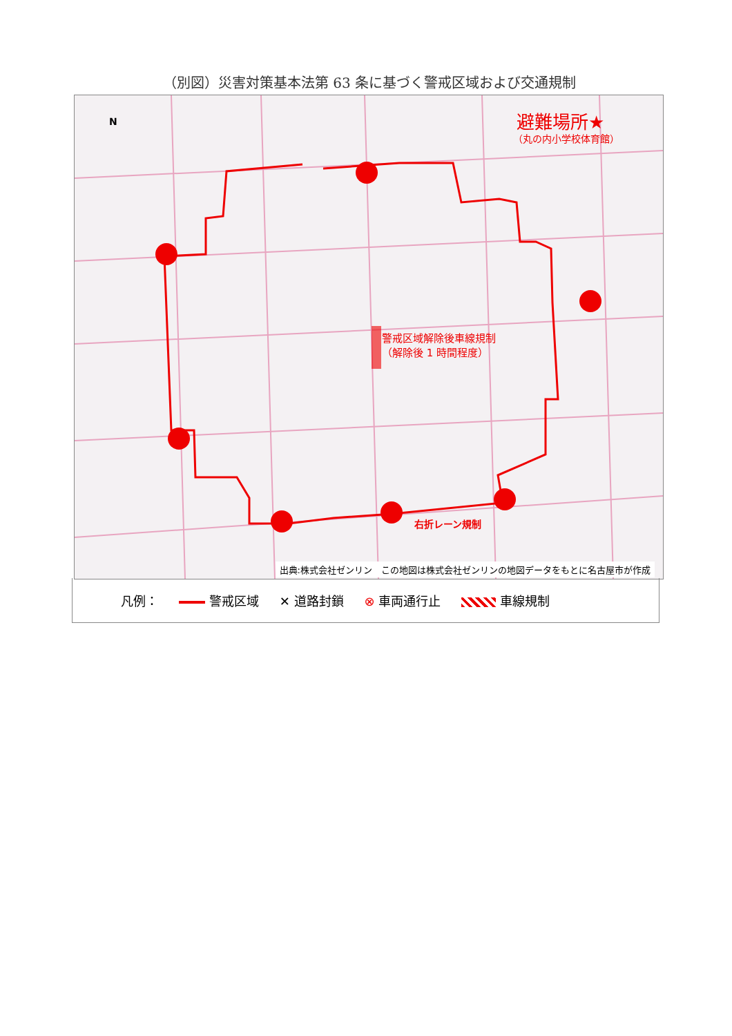（別図）災害対策基本法第 63 条に基づく警戒区域および交通規制
避難場所★
（丸の内小学校体育館）
警戒区域解除後車線規制
（解除後 1 時間程度）
右折レーン規制
N
出典:株式会社ゼンリン　この地図は株式会社ゼンリンの地図データをもとに名古屋市が作成
凡例： 警戒区域 ✕ 道路封鎖 ⊗ 車両通行止 車線規制